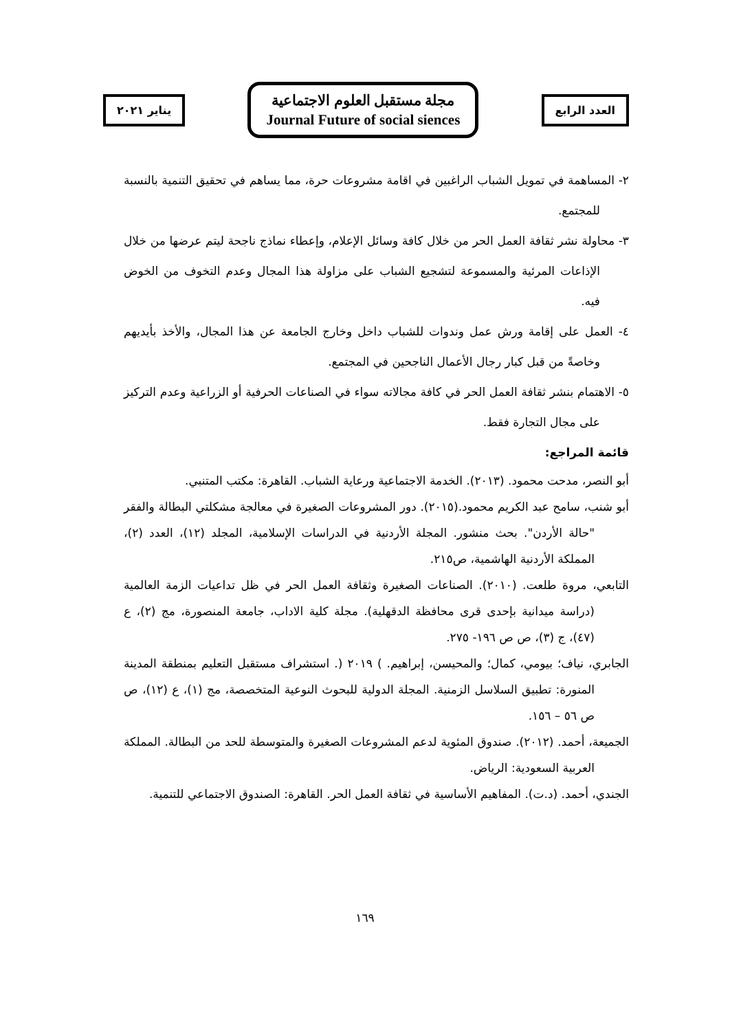يناير ٢٠٢١
مجلة مستقبل العلوم الاجتماعية
Journal Future of social siences
العدد الرابع
٢- المساهمة في تمويل الشباب الراغبين في اقامة مشروعات حرة، مما يساهم في تحقيق التنمية بالنسبة للمجتمع.
٣- محاولة نشر ثقافة العمل الحر من خلال كافة وسائل الإعلام، وإعطاء نماذج ناجحة ليتم عرضها من خلال الإذاعات المرئية والمسموعة لتشجيع الشباب على مزاولة هذا المجال وعدم التخوف من الخوض فيه.
٤- العمل على إقامة ورش عمل وندوات للشباب داخل وخارج الجامعة عن هذا المجال، والأخذ بأيديهم وخاصةً من قبل كبار رجال الأعمال الناجحين في المجتمع.
٥- الاهتمام بنشر ثقافة العمل الحر في كافة مجالاته سواء في الصناعات الحرفية أو الزراعية وعدم التركيز على مجال التجارة فقط.
قائمة المراجع:
أبو النصر، مدحت محمود. (٢٠١٣). الخدمة الاجتماعية ورعاية الشباب. القاهرة: مكتب المتنبي.
أبو شنب، سامح عبد الكريم محمود.(٢٠١٥). دور المشروعات الصغيرة في معالجة مشكلتي البطالة والفقر "حالة الأردن". بحث منشور. المجلة الأردنية في الدراسات الإسلامية، المجلد (١٢)، العدد (٢)، المملكة الأردنية الهاشمية، ص٢١٥.
التابعي، مروة طلعت. (٢٠١٠). الصناعات الصغيرة وثقافة العمل الحر في ظل تداعيات الزمة العالمية (دراسة ميدانية بإحدى قرى محافظة الدقهلية). مجلة كلية الاداب، جامعة المنصورة، مج (٢)، ع (٤٧)، ج (٣)، ص ص ١٩٦- ٢٧٥.
الجابري، نياف؛ بيومي، كمال؛ والمحيسن، إبراهيم. ) ٢٠١٩ (. استشراف مستقبل التعليم بمنطقة المدينة المنورة: تطبيق السلاسل الزمنية. المجلة الدولية للبحوث النوعية المتخصصة، مج (١)، ع (١٢)، ص ص ٥٦ – ١٥٦.
الجميعة، أحمد. (٢٠١٢). صندوق المئوية لدعم المشروعات الصغيرة والمتوسطة للحد من البطالة. المملكة العربية السعودية: الرياض.
الجندي، أحمد. (د.ت). المفاهيم الأساسية في ثقافة العمل الحر. القاهرة: الصندوق الاجتماعي للتنمية.
١٦٩